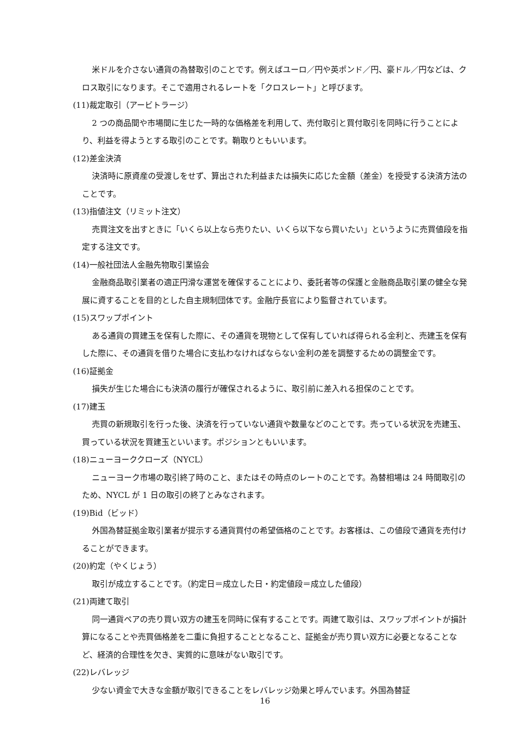米ドルを介さない通貨の為替取引のことです。例えばユーロ／円や英ポンド／円、豪ドル／円などは、クロス取引になります。そこで適用されるレートを「クロスレート」と呼びます。
(11)裁定取引（アービトラージ）
2 つの商品間や市場間に生じた一時的な価格差を利用して、売付取引と買付取引を同時に行うことにより、利益を得ようとする取引のことです。鞘取りともいいます。
(12)差金決済
決済時に原資産の受渡しをせず、算出された利益または損失に応じた金額（差金）を授受する決済方法のことです。
(13)指値注文（リミット注文）
売買注文を出すときに「いくら以上なら売りたい、いくら以下なら買いたい」というように売買値段を指定する注文です。
(14)一般社団法人金融先物取引業協会
金融商品取引業者の適正円滑な運営を確保することにより、委託者等の保護と金融商品取引業の健全な発展に資することを目的とした自主規制団体です。金融庁長官により監督されています。
(15)スワップポイント
ある通貨の買建玉を保有した際に、その通貨を現物として保有していれば得られる金利と、売建玉を保有した際に、その通貨を借りた場合に支払わなければならない金利の差を調整するための調整金です。
(16)証拠金
損失が生じた場合にも決済の履行が確保されるように、取引前に差入れる担保のことです。
(17)建玉
売買の新規取引を行った後、決済を行っていない通貨や数量などのことです。売っている状況を売建玉、買っている状況を買建玉といいます。ポジションともいいます。
(18)ニューヨーククローズ（NYCL）
ニューヨーク市場の取引終了時のこと、またはその時点のレートのことです。為替相場は 24 時間取引のため、NYCL が 1 日の取引の終了とみなされます。
(19)Bid（ビッド）
外国為替証拠金取引業者が提示する通貨買付の希望価格のことです。お客様は、この値段で通貨を売付けることができます。
(20)約定（やくじょう）
取引が成立することです。（約定日＝成立した日・約定値段＝成立した値段）
(21)両建て取引
同一通貨ペアの売り買い双方の建玉を同時に保有することです。両建て取引は、スワップポイントが損計算になることや売買価格差を二重に負担することとなること、証拠金が売り買い双方に必要となることなど、経済的合理性を欠き、実質的に意味がない取引です。
(22)レバレッジ
少ない資金で大きな金額が取引できることをレバレッジ効果と呼んでいます。外国為替証
16